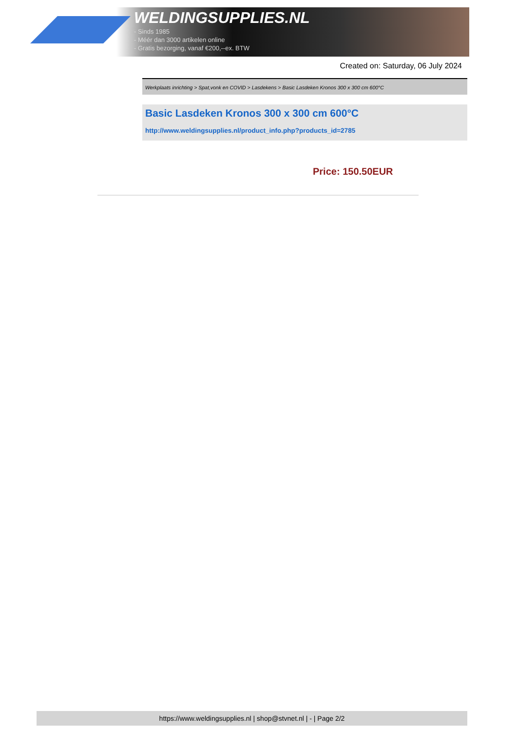WELDINGSUPPLIES.NL
- Sinds 1985
- Méér dan 3000 artikelen online
- Gratis bezorging, vanaf €200,--ex. BTW
Created on: Saturday, 06 July 2024
Werkplaats inrichting > Spat,vonk en COVID > Lasdekens > Basic Lasdeken Kronos 300 x 300 cm 600°C
Basic Lasdeken Kronos 300 x 300 cm 600°C
http://www.weldingsupplies.nl/product_info.php?products_id=2785
Price: 150.50EUR
https://www.weldingsupplies.nl | shop@stvnet.nl | - | Page 2/2